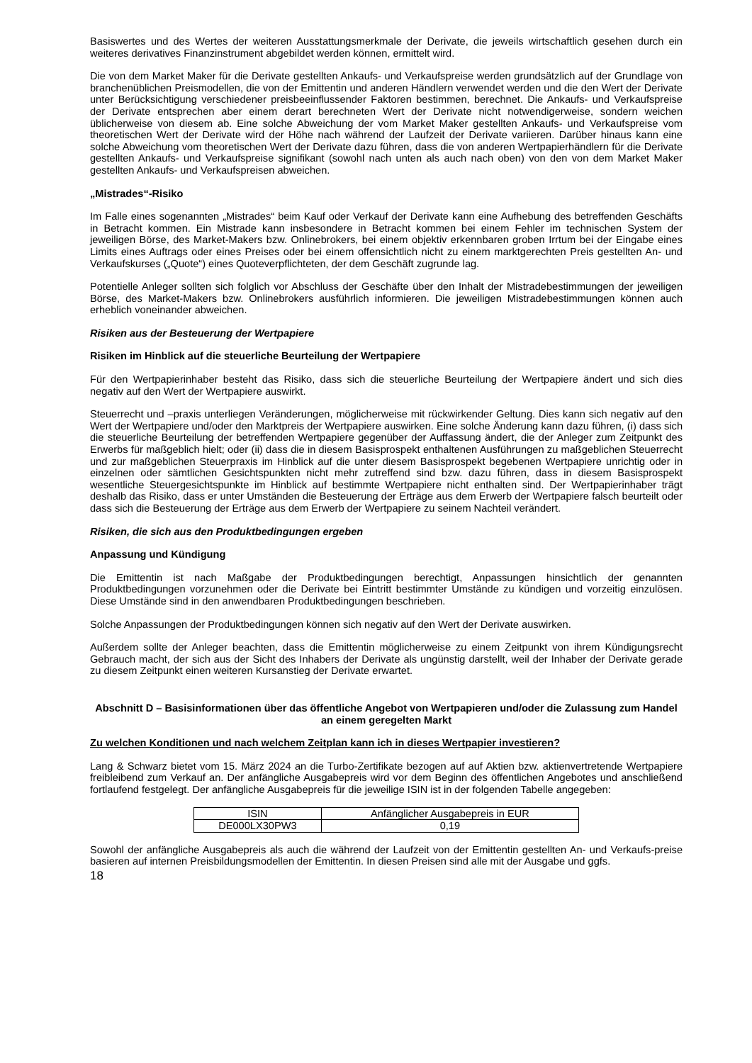Basiswertes und des Wertes der weiteren Ausstattungsmerkmale der Derivate, die jeweils wirtschaftlich gesehen durch ein weiteres derivatives Finanzinstrument abgebildet werden können, ermittelt wird.
Die von dem Market Maker für die Derivate gestellten Ankaufs- und Verkaufspreise werden grundsätzlich auf der Grundlage von branchenüblichen Preismodellen, die von der Emittentin und anderen Händlern verwendet werden und die den Wert der Derivate unter Berücksichtigung verschiedener preisbeeinflussender Faktoren bestimmen, berechnet. Die Ankaufs- und Verkaufspreise der Derivate entsprechen aber einem derart berechneten Wert der Derivate nicht notwendigerweise, sondern weichen üblicherweise von diesem ab. Eine solche Abweichung der vom Market Maker gestellten Ankaufs- und Verkaufspreise vom theoretischen Wert der Derivate wird der Höhe nach während der Laufzeit der Derivate variieren. Darüber hinaus kann eine solche Abweichung vom theoretischen Wert der Derivate dazu führen, dass die von anderen Wertpapierhändlern für die Derivate gestellten Ankaufs- und Verkaufspreise signifikant (sowohl nach unten als auch nach oben) von den von dem Market Maker gestellten Ankaufs- und Verkaufspreisen abweichen.
„Mistrades“-Risiko
Im Falle eines sogenannten „Mistrades“ beim Kauf oder Verkauf der Derivate kann eine Aufhebung des betreffenden Geschäfts in Betracht kommen. Ein Mistrade kann insbesondere in Betracht kommen bei einem Fehler im technischen System der jeweiligen Börse, des Market-Makers bzw. Onlinebrokers, bei einem objektiv erkennbaren groben Irrtum bei der Eingabe eines Limits eines Auftrags oder eines Preises oder bei einem offensichtlich nicht zu einem marktgerechten Preis gestellten An- und Verkaufskurses („Quote“) eines Quoteverpflichteten, der dem Geschäft zugrunde lag.
Potentielle Anleger sollten sich folglich vor Abschluss der Geschäfte über den Inhalt der Mistradebestimmungen der jeweiligen Börse, des Market-Makers bzw. Onlinebrokers ausführlich informieren. Die jeweiligen Mistradebestimmungen können auch erheblich voneinander abweichen.
Risiken aus der Besteuerung der Wertpapiere
Risiken im Hinblick auf die steuerliche Beurteilung der Wertpapiere
Für den Wertpapierinhaber besteht das Risiko, dass sich die steuerliche Beurteilung der Wertpapiere ändert und sich dies negativ auf den Wert der Wertpapiere auswirkt.
Steuerrecht und –praxis unterliegen Veränderungen, möglicherweise mit rückwirkender Geltung. Dies kann sich negativ auf den Wert der Wertpapiere und/oder den Marktpreis der Wertpapiere auswirken. Eine solche Änderung kann dazu führen, (i) dass sich die steuerliche Beurteilung der betreffenden Wertpapiere gegenüber der Auffassung ändert, die der Anleger zum Zeitpunkt des Erwerbs für maßgeblich hielt; oder (ii) dass die in diesem Basisprospekt enthaltenen Ausführungen zu maßgeblichen Steuerrecht und zur maßgeblichen Steuerpraxis im Hinblick auf die unter diesem Basisprospekt begebenen Wertpapiere unrichtig oder in einzelnen oder sämtlichen Gesichtspunkten nicht mehr zutreffend sind bzw. dazu führen, dass in diesem Basisprospekt wesentliche Steuergesichtspunkte im Hinblick auf bestimmte Wertpapiere nicht enthalten sind. Der Wertpapierinhaber trägt deshalb das Risiko, dass er unter Umständen die Besteuerung der Erträge aus dem Erwerb der Wertpapiere falsch beurteilt oder dass sich die Besteuerung der Erträge aus dem Erwerb der Wertpapiere zu seinem Nachteil verändert.
Risiken, die sich aus den Produktbedingungen ergeben
Anpassung und Kündigung
Die Emittentin ist nach Maßgabe der Produktbedingungen berechtigt, Anpassungen hinsichtlich der genannten Produktbedingungen vorzunehmen oder die Derivate bei Eintritt bestimmter Umstände zu kündigen und vorzeitig einzulösen. Diese Umstände sind in den anwendbaren Produktbedingungen beschrieben.
Solche Anpassungen der Produktbedingungen können sich negativ auf den Wert der Derivate auswirken.
Außerdem sollte der Anleger beachten, dass die Emittentin möglicherweise zu einem Zeitpunkt von ihrem Kündigungsrecht Gebrauch macht, der sich aus der Sicht des Inhabers der Derivate als ungünstig darstellt, weil der Inhaber der Derivate gerade zu diesem Zeitpunkt einen weiteren Kursanstieg der Derivate erwartet.
Abschnitt D – Basisinformationen über das öffentliche Angebot von Wertpapieren und/oder die Zulassung zum Handel an einem geregelten Markt
Zu welchen Konditionen und nach welchem Zeitplan kann ich in dieses Wertpapier investieren?
Lang & Schwarz bietet vom 15. März 2024 an die Turbo-Zertifikate bezogen auf auf Aktien bzw. aktienvertretende Wertpapiere freibleibend zum Verkauf an. Der anfängliche Ausgabepreis wird vor dem Beginn des öffentlichen Angebotes und anschließend fortlaufend festgelegt. Der anfängliche Ausgabepreis für die jeweilige ISIN ist in der folgenden Tabelle angegeben:
| ISIN | Anfänglicher Ausgabepreis in EUR |
| DE000LX30PW3 | 0,19 |
Sowohl der anfängliche Ausgabepreis als auch die während der Laufzeit von der Emittentin gestellten An- und Verkaufs-preise basieren auf internen Preisbildungsmodellen der Emittentin. In diesen Preisen sind alle mit der Ausgabe und ggfs.
18